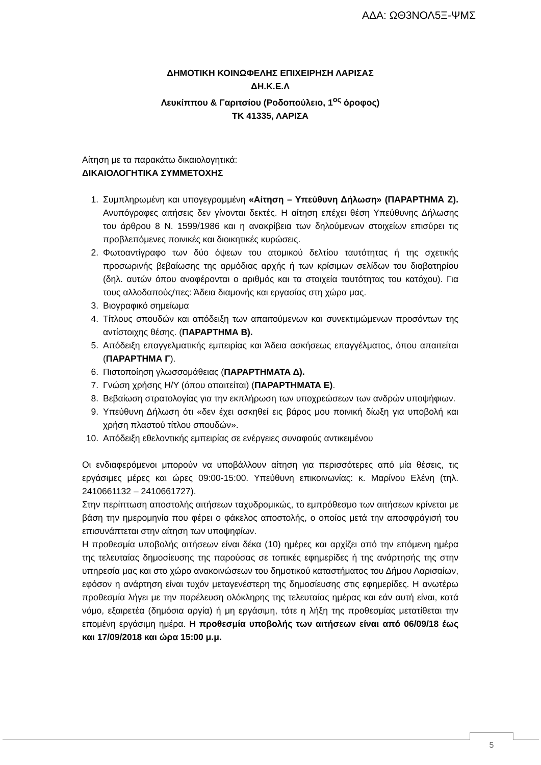ΑΔΑ: ΩΘ3ΝΟΛ5Ξ-ΨΜΣ
ΔΗΜΟΤΙΚΗ ΚΟΙΝΩΦΕΛΗΣ ΕΠΙΧΕΙΡΗΣΗ ΛΑΡΙΣΑΣ
ΔΗ.Κ.Ε.Λ
Λευκίππου & Γαριτσίου (Ροδοπούλειο, 1<sup>ος</sup> όροφος)
ΤΚ 41335, ΛΑΡΙΣΑ
Αίτηση με τα παρακάτω δικαιολογητικά:
ΔΙΚΑΙΟΛΟΓΗΤΙΚΑ ΣΥΜΜΕΤΟΧΗΣ
1. Συμπληρωμένη και υπογεγραμμένη «Αίτηση – Υπεύθυνη Δήλωση» (ΠΑΡΑΡΤΗΜΑ Ζ). Ανυπόγραφες αιτήσεις δεν γίνονται δεκτές. Η αίτηση επέχει θέση Υπεύθυνης Δήλωσης του άρθρου 8 Ν. 1599/1986 και η ανακρίβεια των δηλούμενων στοιχείων επισύρει τις προβλεπόμενες ποινικές και διοικητικές κυρώσεις.
2. Φωτοαντίγραφο των δύο όψεων του ατομικού δελτίου ταυτότητας ή της σχετικής προσωρινής βεβαίωσης της αρμόδιας αρχής ή των κρίσιμων σελίδων του διαβατηρίου (δηλ. αυτών όπου αναφέρονται ο αριθμός και τα στοιχεία ταυτότητας του κατόχου). Για τους αλλοδαπούς/πες: Άδεια διαμονής και εργασίας στη χώρα μας.
3. Βιογραφικό σημείωμα
4. Τίτλους σπουδών και απόδειξη των απαιτούμενων και συνεκτιμώμενων προσόντων της αντίστοιχης θέσης. (ΠΑΡΑΡΤΗΜΑ Β).
5. Απόδειξη επαγγελματικής εμπειρίας και Άδεια ασκήσεως επαγγέλματος, όπου απαιτείται (ΠΑΡΑΡΤΗΜΑ Γ).
6. Πιστοποίηση γλωσσομάθειας (ΠΑΡΑΡΤΗΜΑΤΑ Δ).
7. Γνώση χρήσης Η/Υ (όπου απαιτείται) (ΠΑΡΑΡΤΗΜΑΤΑ Ε).
8. Βεβαίωση στρατολογίας για την εκπλήρωση των υποχρεώσεων των ανδρών υποψήφιων.
9. Υπεύθυνη Δήλωση ότι «δεν έχει ασκηθεί εις βάρος μου ποινική δίωξη για υποβολή και χρήση πλαστού τίτλου σπουδών».
10. Απόδειξη εθελοντικής εμπειρίας σε ενέργειες συναφούς αντικειμένου
Οι ενδιαφερόμενοι μπορούν να υποβάλλουν αίτηση για περισσότερες από μία θέσεις, τις εργάσιμες μέρες και ώρες 09:00-15:00. Υπεύθυνη επικοινωνίας: κ. Μαρίνου Ελένη (τηλ. 2410661132 – 2410661727).
Στην περίπτωση αποστολής αιτήσεων ταχυδρομικώς, το εμπρόθεσμο των αιτήσεων κρίνεται με βάση την ημερομηνία που φέρει ο φάκελος αποστολής, ο οποίος μετά την αποσφράγισή του επισυνάπτεται στην αίτηση των υποψηφίων.
Η προθεσμία υποβολής αιτήσεων είναι δέκα (10) ημέρες και αρχίζει από την επόμενη ημέρα της τελευταίας δημοσίευσης της παρούσας σε τοπικές εφημερίδες ή της ανάρτησής της στην υπηρεσία μας και στο χώρο ανακοινώσεων του δημοτικού καταστήματος του Δήμου Λαρισαίων, εφόσον η ανάρτηση είναι τυχόν μεταγενέστερη της δημοσίευσης στις εφημερίδες. Η ανωτέρω προθεσμία λήγει με την παρέλευση ολόκληρης της τελευταίας ημέρας και εάν αυτή είναι, κατά νόμο, εξαιρετέα (δημόσια αργία) ή μη εργάσιμη, τότε η λήξη της προθεσμίας μετατίθεται την επομένη εργάσιμη ημέρα. Η προθεσμία υποβολής των αιτήσεων είναι από 06/09/18 έως και 17/09/2018 και ώρα 15:00 μ.μ.
5